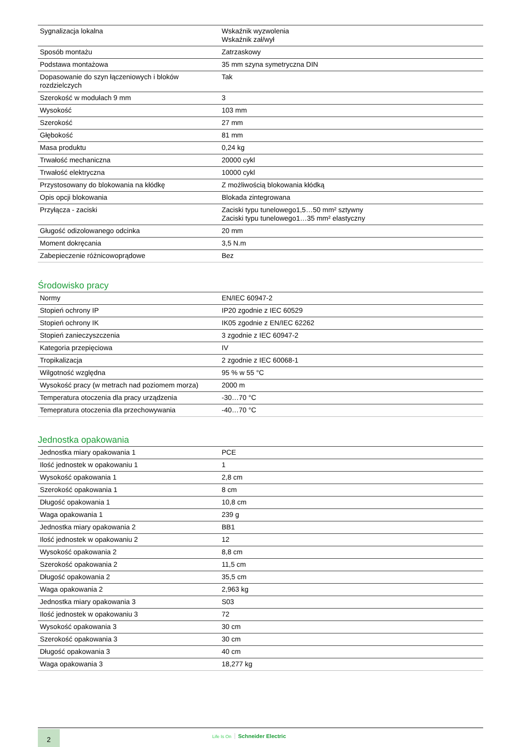| Sygnalizacja lokalna | Wskaźnik wyzwolenia Wskaźnik zał/wył |
| Sposób montażu | Zatrzaskowy |
| Podstawa montażowa | 35 mm szyna symetryczna DIN |
| Dopasowanie do szyn łączeniowych i bloków rozdzielczych | Tak |
| Szerokość w modułach 9 mm | 3 |
| Wysokość | 103 mm |
| Szerokość | 27 mm |
| Głębokość | 81 mm |
| Masa produktu | 0,24 kg |
| Trwałość mechaniczna | 20000 cykl |
| Trwałość elektryczna | 10000 cykl |
| Przystosowany do blokowania na kłódkę | Z możliwością blokowania kłódką |
| Opis opcji blokowania | Blokada zintegrowana |
| Przyłącza - zaciski | Zaciski typu tunelowego1,5…50 mm² sztywny Zaciski typu tunelowego1…35 mm² elastyczny |
| Gługość odizolowanego odcinka | 20 mm |
| Moment dokręcania | 3,5 N.m |
| Zabepieczenie różnicowoprądowe | Bez |
Środowisko pracy
| Normy | EN/IEC 60947-2 |
| Stopień ochrony IP | IP20 zgodnie z IEC 60529 |
| Stopień ochrony IK | IK05 zgodnie z EN/IEC 62262 |
| Stopień zanieczyszczenia | 3 zgodnie z IEC 60947-2 |
| Kategoria przepięciowa | IV |
| Tropikalizacja | 2 zgodnie z IEC 60068-1 |
| Wilgotność względna | 95 % w 55 °C |
| Wysokość pracy (w metrach nad poziomem morza) | 2000 m |
| Temperatura otoczenia dla pracy urządzenia | -30…70 °C |
| Temepratura otoczenia dla przechowywania | -40…70 °C |
Jednostka opakowania
| Jednostka miary opakowania 1 | PCE |
| Ilość jednostek w opakowaniu 1 | 1 |
| Wysokość opakowania 1 | 2,8 cm |
| Szerokość opakowania 1 | 8 cm |
| Długość opakowania 1 | 10,8 cm |
| Waga opakowania 1 | 239 g |
| Jednostka miary opakowania 2 | BB1 |
| Ilość jednostek w opakowaniu 2 | 12 |
| Wysokość opakowania 2 | 8,8 cm |
| Szerokość opakowania 2 | 11,5 cm |
| Długość opakowania 2 | 35,5 cm |
| Waga opakowania 2 | 2,963 kg |
| Jednostka miary opakowania 3 | S03 |
| Ilość jednostek w opakowaniu 3 | 72 |
| Wysokość opakowania 3 | 30 cm |
| Szerokość opakowania 3 | 30 cm |
| Długość opakowania 3 | 40 cm |
| Waga opakowania 3 | 18,277 kg |
2 Life Is On Schneider Electric